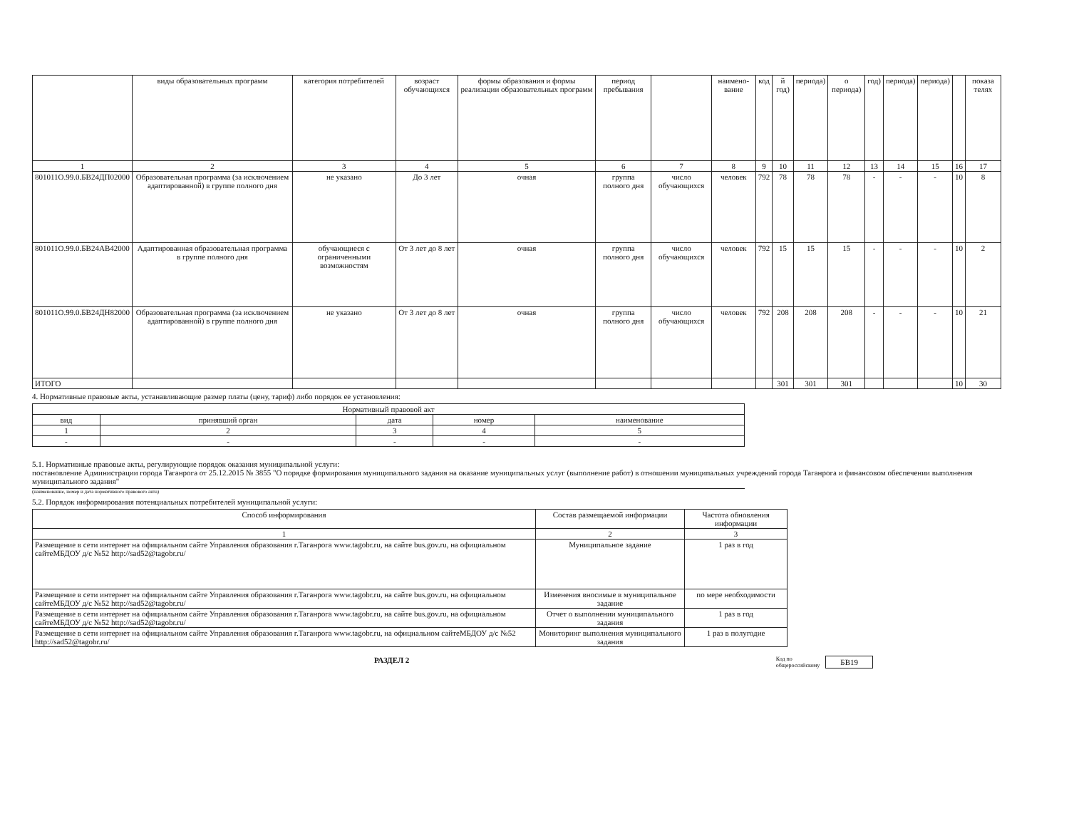| | виды образовательных программ | категория потребителей | возраст обучающихся | формы образования и формы реализации образовательных программ | период пребывания | | наимено-вание | код | й год) | периода) | о периода) | год) | периода) | периода) | | показа телях |
| --- | --- | --- | --- | --- | --- | --- | --- | --- | --- | --- | --- | --- | --- | --- | --- | --- |
| 1 | 2 | 3 | 4 | 5 | 6 | 7 | 8 | 9 | 10 | 11 | 12 | 13 | 14 | 15 | 16 | 17 |
| 801011О.99.0.БВ24ДП02000 | Образовательная программа (за исключением адаптированной) в группе полного дня | не указано | До 3 лет | очная | группа полного дня | число обучающихся | человек | 792 | 78 | 78 | 78 | - | - | - | 10 | 8 |
| 801011О.99.0.БВ24АВ42000 | Адаптированная образовательная программа в группе полного дня | обучающиеся с ограниченными возможностям | От 3 лет до 8 лет | очная | группа полного дня | число обучающихся | человек | 792 | 15 | 15 | 15 | - | - | - | 10 | 2 |
| 801011О.99.0.БВ24ДН82000 | Образовательная программа (за исключением адаптированной) в группе полного дня | не указано | От 3 лет до 8 лет | очная | группа полного дня | число обучающихся | человек | 792 | 208 | 208 | 208 | - | - | - | 10 | 21 |
| ИТОГО | | | | | | | | | 301 | 301 | 301 | | | | 10 | 30 |
4. Нормативные правовые акты, устанавливающие размер платы (цену, тариф) либо порядок ее установления:
| Нормативный правовой акт | | | | |
| --- | --- | --- | --- | --- |
| вид | принявший орган | дата | номер | наименование |
| 1 | 2 | 3 | 4 | 5 |
| - | - | - | - | - |
5.1. Нормативные правовые акты, регулирующие порядок оказания муниципальной услуги:
постановление Администрации города Таганрога от 25.12.2015 № 3855 "О порядке формирования муниципального задания на оказание муниципальных услуг (выполнение работ) в отношении муниципальных учреждений города Таганрога и финансовом обеспечении выполнения муниципального задания"
(наименование, номер и дата нормативного правового акта)
5.2. Порядок информирования потенциальных потребителей муниципальной услуги:
| Способ информирования | Состав размещаемой информации | Частота обновления информации |
| --- | --- | --- |
| 1 | 2 | 3 |
| Размещение в сети интернет на официальном сайте Управления образования г.Таганрога www.tagobr.ru, на сайте bus.gov.ru, на официальном сайтеМБДОУ д/с №52 http://sad52@tagobr.ru/ | Муниципальное задание | 1 раз в год |
| Размещение в сети интернет на официальном сайте Управления образования г.Таганрога www.tagobr.ru, на сайте bus.gov.ru, на официальном сайтеМБДОУ д/с №52 http://sad52@tagobr.ru/ | Изменения вносимые в муниципальное задание | по мере необходимости |
| Размещение в сети интернет на официальном сайте Управления образования г.Таганрога www.tagobr.ru, на сайте bus.gov.ru, на официальном сайтеМБДОУ д/с №52 http://sad52@tagobr.ru/ | Отчет о выполнении муниципального задания | 1 раз в год |
| Размещение в сети интернет на официальном сайте Управления образования г.Таганрога www.tagobr.ru, на официальном сайтеМБДОУ д/с №52 http://sad52@tagobr.ru/ | Мониторинг выполнения муниципального задания | 1 раз в полугодие |
РАЗДЕЛ 2 Код по
общероссийскому БВ19